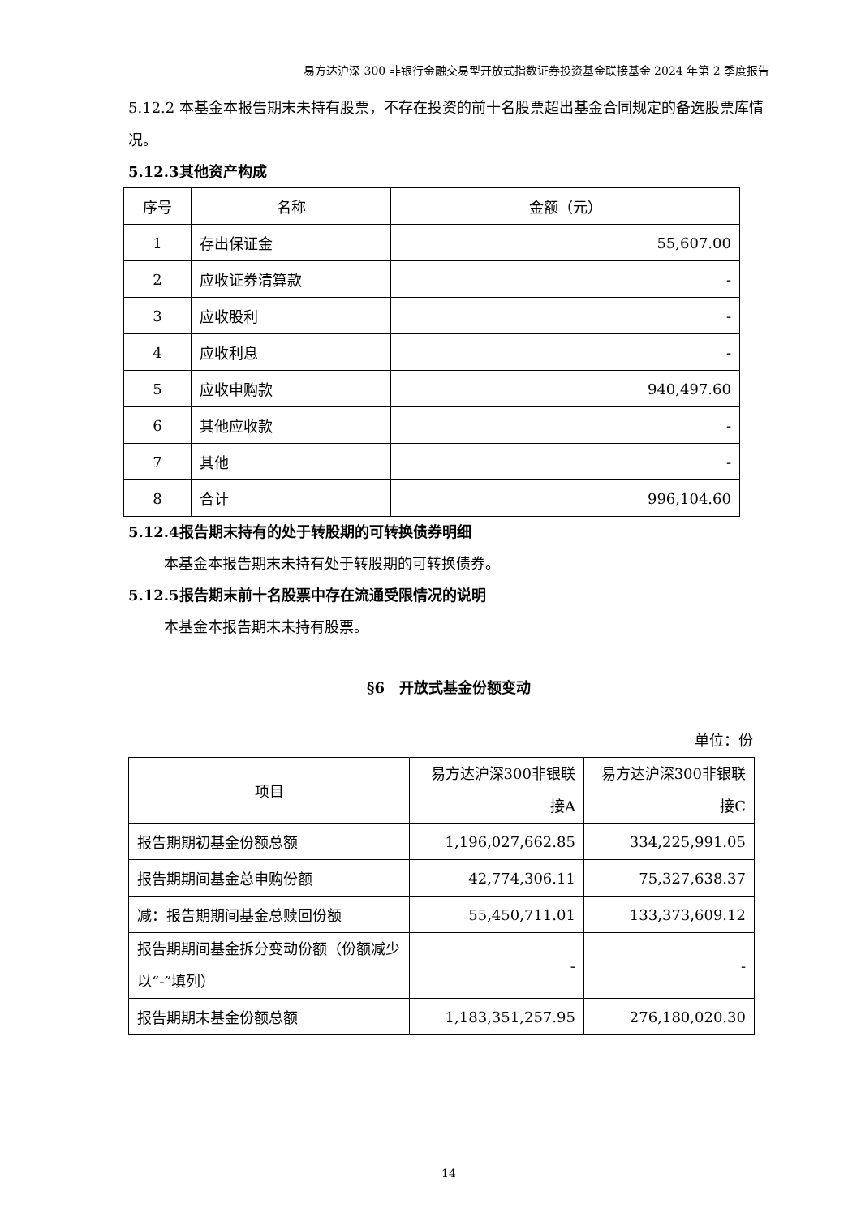易方达沪深 300 非银行金融交易型开放式指数证券投资基金联接基金 2024 年第 2 季度报告
5.12.2 本基金本报告期末未持有股票，不存在投资的前十名股票超出基金合同规定的备选股票库情况。
5.12.3其他资产构成
| 序号 | 名称 | 金额（元） |
| --- | --- | --- |
| 1 | 存出保证金 | 55,607.00 |
| 2 | 应收证券清算款 | - |
| 3 | 应收股利 | - |
| 4 | 应收利息 | - |
| 5 | 应收申购款 | 940,497.60 |
| 6 | 其他应收款 | - |
| 7 | 其他 | - |
| 8 | 合计 | 996,104.60 |
5.12.4报告期末持有的处于转股期的可转换债券明细
本基金本报告期末未持有处于转股期的可转换债券。
5.12.5报告期末前十名股票中存在流通受限情况的说明
本基金本报告期末未持有股票。
§6　开放式基金份额变动
单位：份
| 项目 | 易方达沪深300非银联接A | 易方达沪深300非银联接C |
| --- | --- | --- |
| 报告期期初基金份额总额 | 1,196,027,662.85 | 334,225,991.05 |
| 报告期期间基金总申购份额 | 42,774,306.11 | 75,327,638.37 |
| 减：报告期期间基金总赎回份额 | 55,450,711.01 | 133,373,609.12 |
| 报告期期间基金拆分变动份额（份额减少以“-”填列） | - | - |
| 报告期期末基金份额总额 | 1,183,351,257.95 | 276,180,020.30 |
14